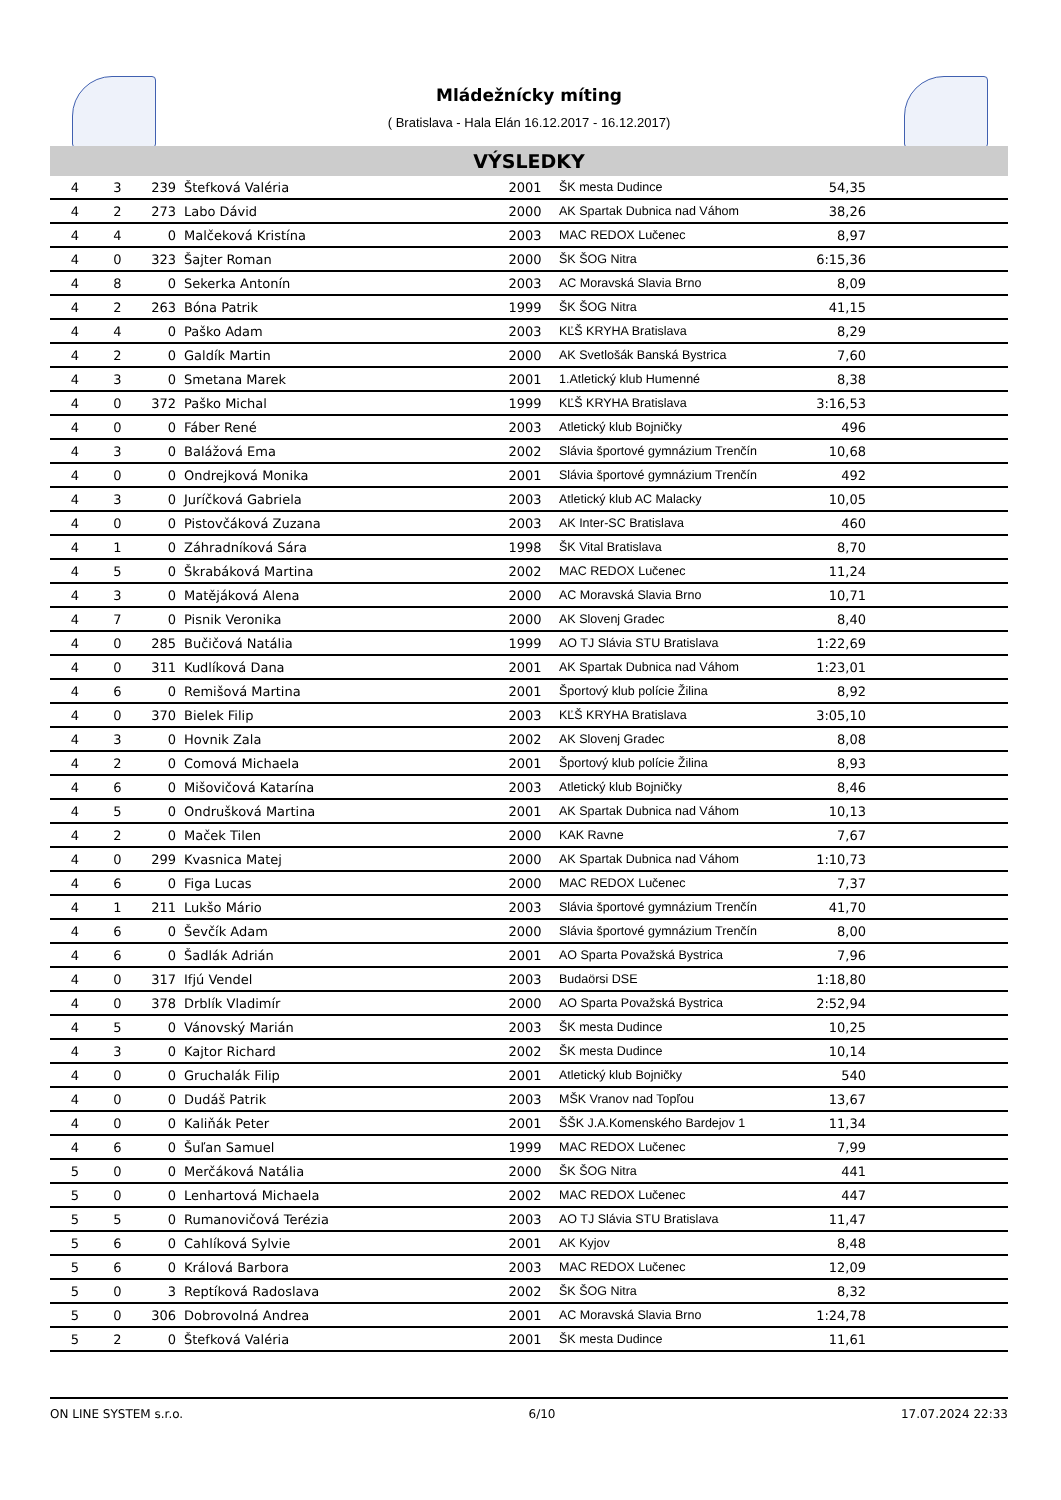Mládežnícky míting
( Bratislava - Hala Elán 16.12.2017 - 16.12.2017)
VÝSLEDKY
| 4 | 3 | 239 | Štefková Valéria | 2001 | ŠK mesta Dudince | 54,35 | |
| 4 | 2 | 273 | Labo Dávid | 2000 | AK Spartak Dubnica nad Váhom | 38,26 | |
| 4 | 4 | 0 | Malčeková Kristína | 2003 | MAC REDOX Lučenec | 8,97 | |
| 4 | 0 | 323 | Šajter Roman | 2000 | ŠK ŠOG Nitra | 6:15,36 | |
| 4 | 8 | 0 | Sekerka Antonín | 2003 | AC Moravská Slavia Brno | 8,09 | |
| 4 | 2 | 263 | Bóna Patrik | 1999 | ŠK ŠOG Nitra | 41,15 | |
| 4 | 4 | 0 | Paško Adam | 2003 | KĽŠ KRYHA Bratislava | 8,29 | |
| 4 | 2 | 0 | Galdík Martin | 2000 | AK Svetlošák Banská Bystrica | 7,60 | |
| 4 | 3 | 0 | Smetana Marek | 2001 | 1.Atletický klub Humenné | 8,38 | |
| 4 | 0 | 372 | Paško Michal | 1999 | KĽŠ KRYHA Bratislava | 3:16,53 | |
| 4 | 0 | 0 | Fáber René | 2003 | Atletický klub Bojničky | 496 | |
| 4 | 3 | 0 | Balážová Ema | 2002 | Slávia športové gymnázium Trenčín | 10,68 | |
| 4 | 0 | 0 | Ondrejková Monika | 2001 | Slávia športové gymnázium Trenčín | 492 | |
| 4 | 3 | 0 | Juríčková Gabriela | 2003 | Atletický klub AC Malacky | 10,05 | |
| 4 | 0 | 0 | Pistovčáková Zuzana | 2003 | AK Inter-SC Bratislava | 460 | |
| 4 | 1 | 0 | Záhradníková Sára | 1998 | ŠK Vital Bratislava | 8,70 | |
| 4 | 5 | 0 | Škrabáková Martina | 2002 | MAC REDOX Lučenec | 11,24 | |
| 4 | 3 | 0 | Matějáková Alena | 2000 | AC Moravská Slavia Brno | 10,71 | |
| 4 | 7 | 0 | Pisnik Veronika | 2000 | AK Slovenj Gradec | 8,40 | |
| 4 | 0 | 285 | Bučičová Natália | 1999 | AO TJ Slávia STU Bratislava | 1:22,69 | |
| 4 | 0 | 311 | Kudlíková Dana | 2001 | AK Spartak Dubnica nad Váhom | 1:23,01 | |
| 4 | 6 | 0 | Remišová Martina | 2001 | Športový klub polície Žilina | 8,92 | |
| 4 | 0 | 370 | Bielek Filip | 2003 | KĽŠ KRYHA Bratislava | 3:05,10 | |
| 4 | 3 | 0 | Hovnik Zala | 2002 | AK Slovenj Gradec | 8,08 | |
| 4 | 2 | 0 | Comová Michaela | 2001 | Športový klub polície Žilina | 8,93 | |
| 4 | 6 | 0 | Mišovičová Katarína | 2003 | Atletický klub Bojničky | 8,46 | |
| 4 | 5 | 0 | Ondrušková Martina | 2001 | AK Spartak Dubnica nad Váhom | 10,13 | |
| 4 | 2 | 0 | Maček Tilen | 2000 | KAK Ravne | 7,67 | |
| 4 | 0 | 299 | Kvasnica Matej | 2000 | AK Spartak Dubnica nad Váhom | 1:10,73 | |
| 4 | 6 | 0 | Figa Lucas | 2000 | MAC REDOX Lučenec | 7,37 | |
| 4 | 1 | 211 | Lukšo Mário | 2003 | Slávia športové gymnázium Trenčín | 41,70 | |
| 4 | 6 | 0 | Ševčík Adam | 2000 | Slávia športové gymnázium Trenčín | 8,00 | |
| 4 | 6 | 0 | Šadlák Adrián | 2001 | AO Sparta Považská Bystrica | 7,96 | |
| 4 | 0 | 317 | Ifjú Vendel | 2003 | Budaörsi DSE | 1:18,80 | |
| 4 | 0 | 378 | Drblík Vladimír | 2000 | AO Sparta Považská Bystrica | 2:52,94 | |
| 4 | 5 | 0 | Vánovský Marián | 2003 | ŠK mesta Dudince | 10,25 | |
| 4 | 3 | 0 | Kajtor Richard | 2002 | ŠK mesta Dudince | 10,14 | |
| 4 | 0 | 0 | Gruchalák Filip | 2001 | Atletický klub Bojničky | 540 | |
| 4 | 0 | 0 | Dudáš Patrik | 2003 | MŠK Vranov nad Topľou | 13,67 | |
| 4 | 0 | 0 | Kaliňák Peter | 2001 | ŠŠK J.A.Komenského Bardejov 1 | 11,34 | |
| 4 | 6 | 0 | Šuľan Samuel | 1999 | MAC REDOX Lučenec | 7,99 | |
| 5 | 0 | 0 | Merčáková Natália | 2000 | ŠK ŠOG Nitra | 441 | |
| 5 | 0 | 0 | Lenhartová Michaela | 2002 | MAC REDOX Lučenec | 447 | |
| 5 | 5 | 0 | Rumanovičová Terézia | 2003 | AO TJ Slávia STU Bratislava | 11,47 | |
| 5 | 6 | 0 | Cahlíková Sylvie | 2001 | AK Kyjov | 8,48 | |
| 5 | 6 | 0 | Králová Barbora | 2003 | MAC REDOX Lučenec | 12,09 | |
| 5 | 0 | 3 | Reptíková Radoslava | 2002 | ŠK ŠOG Nitra | 8,32 | |
| 5 | 0 | 306 | Dobrovolná Andrea | 2001 | AC Moravská Slavia Brno | 1:24,78 | |
| 5 | 2 | 0 | Štefková Valéria | 2001 | ŠK mesta Dudince | 11,61 | |
ON LINE SYSTEM s.r.o. 6/10 17.07.2024 22:33